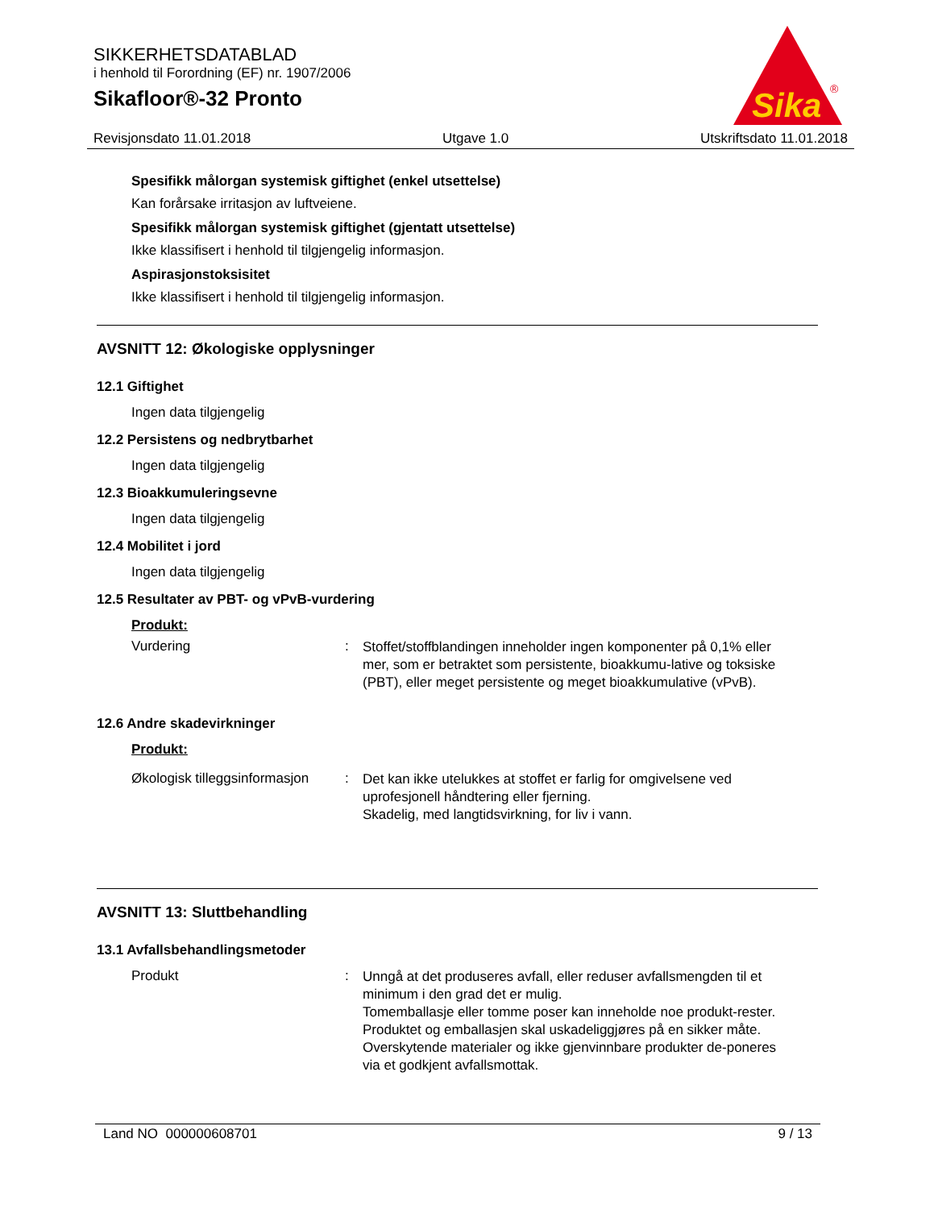SIKKERHETSDATABLAD
i henhold til Forordning (EF) nr. 1907/2006
Sikafloor®-32 Pronto
Sika
®
Revisjonsdato 11.01.2018 Utgave 1.0 Utskriftsdato 11.01.2018
Spesifikk målorgan systemisk giftighet (enkel utsettelse)
Kan forårsake irritasjon av luftveiene.
Spesifikk målorgan systemisk giftighet (gjentatt utsettelse)
Ikke klassifisert i henhold til tilgjengelig informasjon.
Aspirasjonstoksisitet
Ikke klassifisert i henhold til tilgjengelig informasjon.
AVSNITT 12: Økologiske opplysninger
12.1 Giftighet
Ingen data tilgjengelig
12.2 Persistens og nedbrytbarhet
Ingen data tilgjengelig
12.3 Bioakkumuleringsevne
Ingen data tilgjengelig
12.4 Mobilitet i jord
Ingen data tilgjengelig
12.5 Resultater av PBT- og vPvB-vurdering
Produkt:
Vurdering: Stoffet/stoffblandingen inneholder ingen komponenter på 0,1% eller mer, som er betraktet som persistente, bioakkumu-lative og toksiske (PBT), eller meget persistente og meget bioakkumulative (vPvB).
12.6 Andre skadevirkninger
Produkt:
Økologisk tilleggsinformasjon: Det kan ikke utelukkes at stoffet er farlig for omgivelsene ved uprofesjonell håndtering eller fjerning.
Skadelig, med langtidsvirkning, for liv i vann.
AVSNITT 13: Sluttbehandling
13.1 Avfallsbehandlingsmetoder
Produkt: Unngå at det produseres avfall, eller reduser avfallsmengden til et minimum i den grad det er mulig.
Tomemballasje eller tomme poser kan inneholde noe produkt-rester.
Produktet og emballasjen skal uskadeliggjøres på en sikker måte.
Overskytende materialer og ikke gjenvinnbare produkter de-poneres via et godkjent avfallsmottak.
Land NO 000000608701 9 / 13